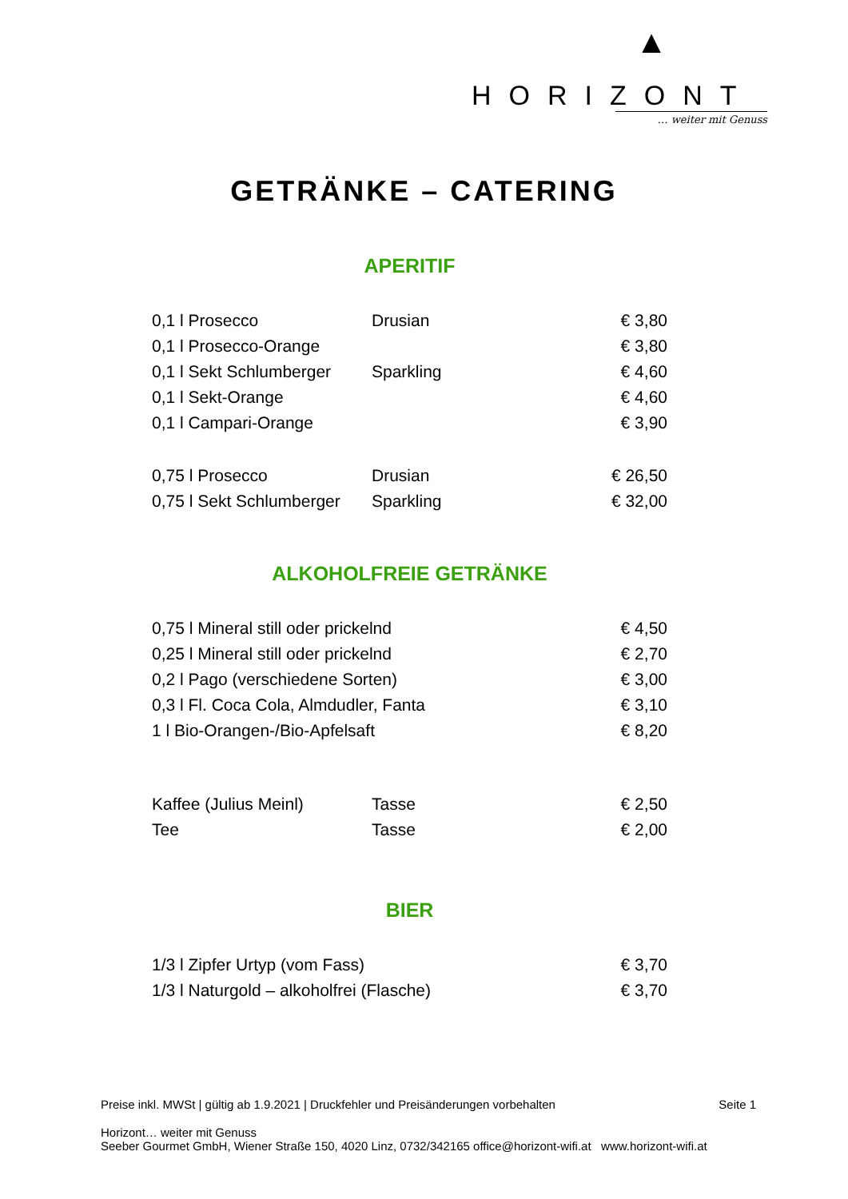▲
HORIZONT
… weiter mit Genuss
GETRÄNKE – CATERING
APERITIF
| 0,1 l Prosecco | Drusian | € 3,80 |
| 0,1 l Prosecco-Orange | | € 3,80 |
| 0,1 l Sekt Schlumberger | Sparkling | € 4,60 |
| 0,1 l Sekt-Orange | | € 4,60 |
| 0,1 l Campari-Orange | | € 3,90 |
| 0,75 l Prosecco | Drusian | € 26,50 |
| 0,75 l Sekt Schlumberger | Sparkling | € 32,00 |
ALKOHOLFREIE GETRÄNKE
| 0,75 l Mineral still oder prickelnd | € 4,50 |
| 0,25 l Mineral still oder prickelnd | € 2,70 |
| 0,2 l Pago (verschiedene Sorten) | € 3,00 |
| 0,3 l Fl. Coca Cola, Almdudler, Fanta | € 3,10 |
| 1 l Bio-Orangen-/Bio-Apfelsaft | € 8,20 |
| Kaffee (Julius Meinl) | Tasse | € 2,50 |
| Tee | Tasse | € 2,00 |
BIER
| 1/3 l Zipfer Urtyp (vom Fass) | € 3,70 |
| 1/3 l Naturgold – alkoholfrei (Flasche) | € 3,70 |
Preise inkl. MWSt | gültig ab 1.9.2021 | Druckfehler und Preisänderungen vorbehalten Seite 1
Horizont… weiter mit Genuss
Seeber Gourmet GmbH, Wiener Straße 150, 4020 Linz, 0732/342165 office@horizont-wifi.at www.horizont-wifi.at